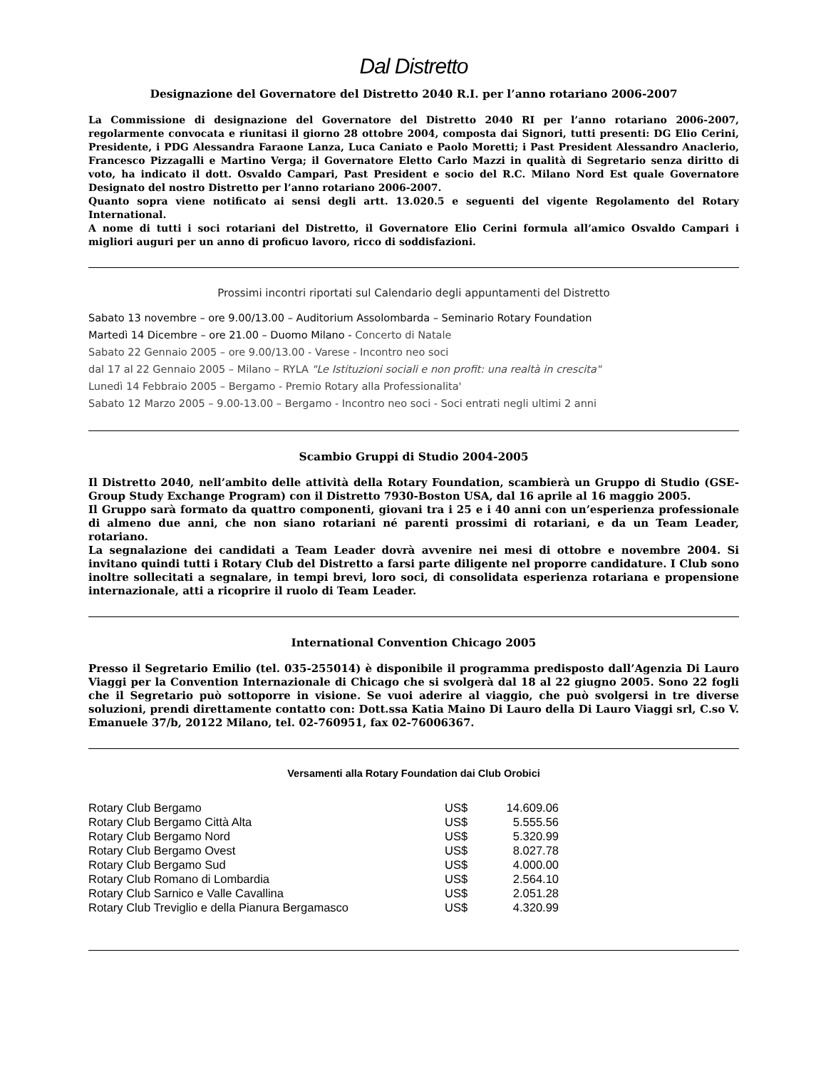Dal Distretto
Designazione del Governatore del Distretto 2040 R.I. per l’anno rotariano 2006-2007
La Commissione di designazione del Governatore del Distretto 2040 RI per l’anno rotariano 2006-2007, regolarmente convocata e riunitasi il giorno 28 ottobre 2004, composta dai Signori, tutti presenti: DG Elio Cerini, Presidente, i PDG Alessandra Faraone Lanza, Luca Caniato e Paolo Moretti; i Past President Alessandro Anaclerio, Francesco Pizzagalli e Martino Verga; il Governatore Eletto Carlo Mazzi in qualità di Segretario senza diritto di voto, ha indicato il dott. Osvaldo Campari, Past President e socio del R.C. Milano Nord Est quale Governatore Designato del nostro Distretto per l’anno rotariano 2006-2007.
Quanto sopra viene notificato ai sensi degli artt. 13.020.5 e seguenti del vigente Regolamento del Rotary International.
A nome di tutti i soci rotariani del Distretto, il Governatore Elio Cerini formula all’amico Osvaldo Campari i migliori auguri per un anno di proficuo lavoro, ricco di soddisfazioni.
Prossimi incontri riportati sul Calendario degli appuntamenti del Distretto
Sabato 13 novembre – ore 9.00/13.00 – Auditorium Assolombarda – Seminario Rotary Foundation
Martedì 14 Dicembre – ore 21.00 – Duomo Milano - Concerto di Natale
Sabato 22 Gennaio 2005 – ore 9.00/13.00 - Varese - Incontro neo soci
dal 17 al 22 Gennaio 2005 – Milano – RYLA "Le Istituzioni sociali e non profit: una realtà in crescita"
Lunedì 14 Febbraio 2005 – Bergamo - Premio Rotary alla Professionalita'
Sabato 12 Marzo 2005 – 9.00-13.00 – Bergamo - Incontro neo soci - Soci entrati negli ultimi 2 anni
Scambio Gruppi di Studio 2004-2005
Il Distretto 2040, nell’ambito delle attività della Rotary Foundation, scambierà un Gruppo di Studio (GSE-Group Study Exchange Program) con il Distretto 7930-Boston USA, dal 16 aprile al 16 maggio 2005.
Il Gruppo sarà formato da quattro componenti, giovani tra i 25 e i 40 anni con un’esperienza professionale di almeno due anni, che non siano rotariani né parenti prossimi di rotariani, e da un Team Leader, rotariano.
La segnalazione dei candidati a Team Leader dovrà avvenire nei mesi di ottobre e novembre 2004. Si invitano quindi tutti i Rotary Club del Distretto a farsi parte diligente nel proporre candidature. I Club sono inoltre sollecitati a segnalare, in tempi brevi, loro soci, di consolidata esperienza rotariana e propensione internazionale, atti a ricoprire il ruolo di Team Leader.
International Convention Chicago 2005
Presso il Segretario Emilio (tel. 035-255014) è disponibile il programma predisposto dall’Agenzia Di Lauro Viaggi per la Convention Internazionale di Chicago che si svolgerà dal 18 al 22 giugno 2005. Sono 22 fogli che il Segretario può sottoporre in visione. Se vuoi aderire al viaggio, che può svolgersi in tre diverse soluzioni, prendi direttamente contatto con: Dott.ssa Katia Maino Di Lauro della Di Lauro Viaggi srl, C.so V. Emanuele 37/b, 20122 Milano, tel. 02-760951, fax 02-76006367.
Versamenti alla Rotary Foundation dai Club Orobici
| Rotary Club Bergamo | US$ | 14.609.06 |
| Rotary Club Bergamo Città Alta | US$ | 5.555.56 |
| Rotary Club Bergamo Nord | US$ | 5.320.99 |
| Rotary Club Bergamo Ovest | US$ | 8.027.78 |
| Rotary Club Bergamo Sud | US$ | 4.000.00 |
| Rotary Club Romano di Lombardia | US$ | 2.564.10 |
| Rotary Club Sarnico e Valle Cavallina | US$ | 2.051.28 |
| Rotary Club Treviglio e della Pianura Bergamasco | US$ | 4.320.99 |